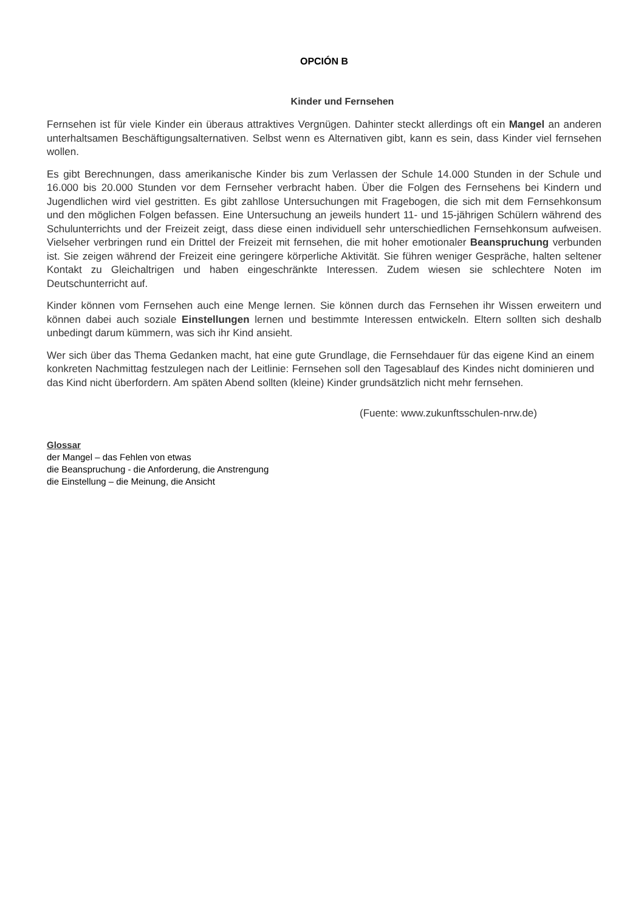OPCIÓN B
Kinder und Fernsehen
Fernsehen ist für viele Kinder ein überaus attraktives Vergnügen. Dahinter steckt allerdings oft ein Mangel an anderen unterhaltsamen Beschäftigungsalternativen. Selbst wenn es Alternativen gibt, kann es sein, dass Kinder viel fernsehen wollen.
Es gibt Berechnungen, dass amerikanische Kinder bis zum Verlassen der Schule 14.000 Stunden in der Schule und 16.000 bis 20.000 Stunden vor dem Fernseher verbracht haben. Über die Folgen des Fernsehens bei Kindern und Jugendlichen wird viel gestritten. Es gibt zahllose Untersuchungen mit Fragebogen, die sich mit dem Fernsehkonsum und den möglichen Folgen befassen. Eine Untersuchung an jeweils hundert 11- und 15-jährigen Schülern während des Schulunterrichts und der Freizeit zeigt, dass diese einen individuell sehr unterschiedlichen Fernsehkonsum aufweisen. Vielseher verbringen rund ein Drittel der Freizeit mit fernsehen, die mit hoher emotionaler Beanspruchung verbunden ist. Sie zeigen während der Freizeit eine geringere körperliche Aktivität. Sie führen weniger Gespräche, halten seltener Kontakt zu Gleichaltrigen und haben eingeschränkte Interessen. Zudem wiesen sie schlechtere Noten im Deutschunterricht auf.
Kinder können vom Fernsehen auch eine Menge lernen. Sie können durch das Fernsehen ihr Wissen erweitern und können dabei auch soziale Einstellungen lernen und bestimmte Interessen entwickeln. Eltern sollten sich deshalb unbedingt darum kümmern, was sich ihr Kind ansieht.
Wer sich über das Thema Gedanken macht, hat eine gute Grundlage, die Fernsehdauer für das eigene Kind an einem konkreten Nachmittag festzulegen nach der Leitlinie: Fernsehen soll den Tagesablauf des Kindes nicht dominieren und das Kind nicht überfordern. Am späten Abend sollten (kleine) Kinder grundsätzlich nicht mehr fernsehen.
(Fuente: www.zukunftsschulen-nrw.de)
Glossar
der Mangel – das Fehlen von etwas
die Beanspruchung - die Anforderung, die Anstrengung
die Einstellung – die Meinung, die Ansicht